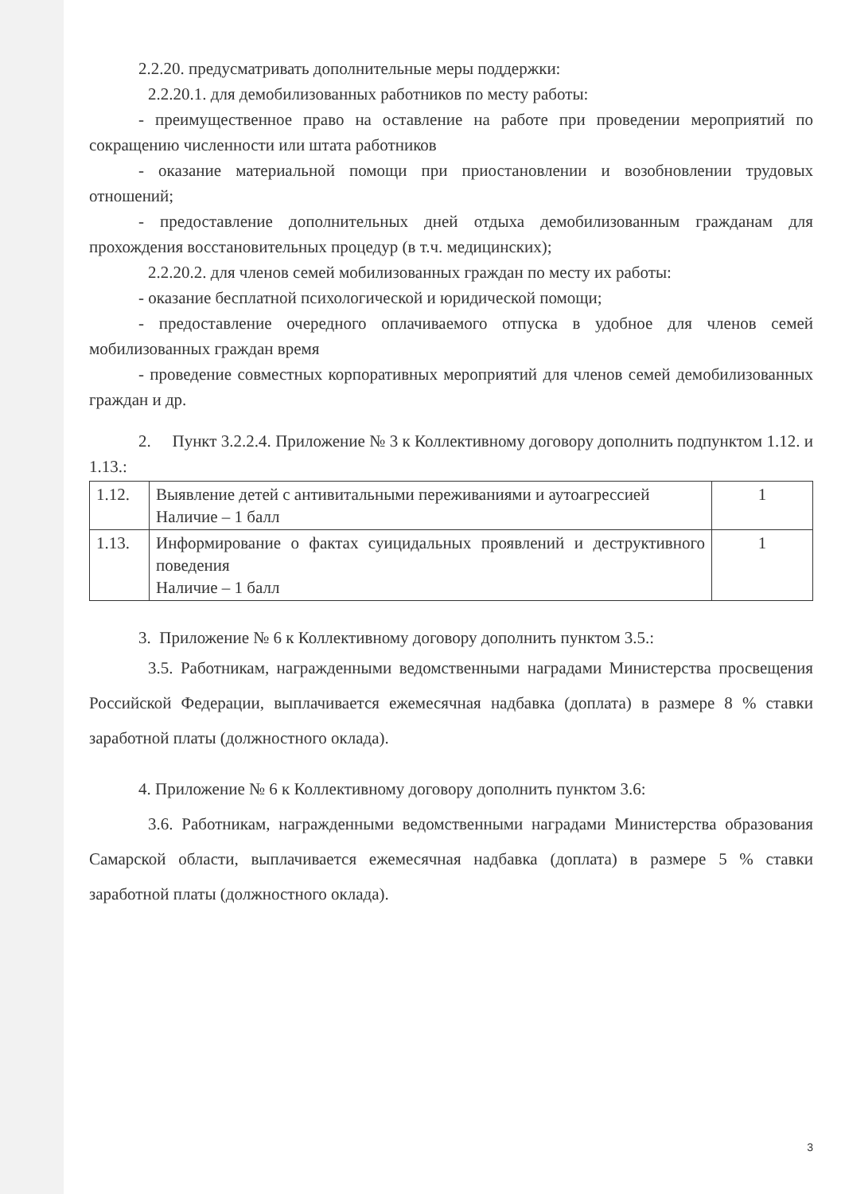2.2.20. предусматривать дополнительные меры поддержки:
2.2.20.1. для демобилизованных работников по месту работы:
- преимущественное право на оставление на работе при проведении мероприятий по сокращению численности или штата работников
- оказание материальной помощи при приостановлении и возобновлении трудовых отношений;
- предоставление дополнительных дней отдыха демобилизованным гражданам для прохождения восстановительных процедур (в т.ч. медицинских);
2.2.20.2. для членов семей мобилизованных граждан по месту их работы:
- оказание бесплатной психологической и юридической помощи;
- предоставление очередного оплачиваемого отпуска в удобное для членов семей мобилизованных граждан время
- проведение совместных корпоративных мероприятий для членов семей демобилизованных граждан и др.
2. Пункт 3.2.2.4. Приложение № 3 к Коллективному договору дополнить подпунктом 1.12. и 1.13.:
| 1.12. | Выявление детей с антивитальными переживаниями и аутоагрессией Наличие – 1 балл | 1 |
| 1.13. | Информирование о фактах суицидальных проявлений и деструктивного поведения Наличие – 1 балл | 1 |
3. Приложение № 6 к Коллективному договору дополнить пунктом 3.5.:
3.5. Работникам, награжденными ведомственными наградами Министерства просвещения Российской Федерации, выплачивается ежемесячная надбавка (доплата) в размере 8 % ставки заработной платы (должностного оклада).
4. Приложение № 6 к Коллективному договору дополнить пунктом 3.6:
3.6. Работникам, награжденными ведомственными наградами Министерства образования Самарской области, выплачивается ежемесячная надбавка (доплата) в размере 5 % ставки заработной платы (должностного оклада).
3